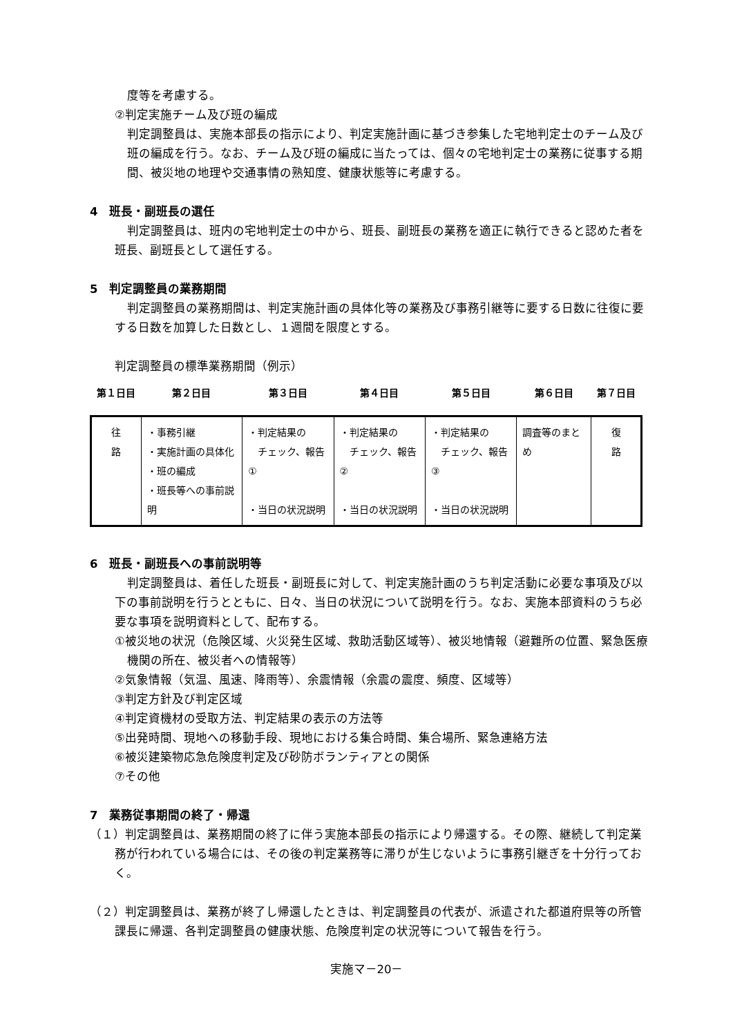度等を考慮する。
②判定実施チーム及び班の編成
判定調整員は、実施本部長の指示により、判定実施計画に基づき参集した宅地判定士のチーム及び班の編成を行う。なお、チーム及び班の編成に当たっては、個々の宅地判定士の業務に従事する期間、被災地の地理や交通事情の熟知度、健康状態等に考慮する。
4　班長・副班長の選任
判定調整員は、班内の宅地判定士の中から、班長、副班長の業務を適正に執行できると認めた者を班長、副班長として選任する。
5　判定調整員の業務期間
判定調整員の業務期間は、判定実施計画の具体化等の業務及び事務引継等に要する日数に往復に要する日数を加算した日数とし、１週間を限度とする。
判定調整員の標準業務期間（例示）
| 第１日目 | 第２日目 | 第３日目 | 第４日目 | 第５日目 | 第６日目 | 第７日目 |
| --- | --- | --- | --- | --- | --- | --- |
| 往 路 | ・事務引継 ・実施計画の具体化 ・班の編成 ・班長等への事前説明 | ・判定結果の チェック、報告① ・当日の状況説明 | ・判定結果の チェック、報告② ・当日の状況説明 | ・判定結果の チェック、報告③ ・当日の状況説明 | 調査等のまとめ | 復 路 |
6　班長・副班長への事前説明等
判定調整員は、着任した班長・副班長に対して、判定実施計画のうち判定活動に必要な事項及び以下の事前説明を行うとともに、日々、当日の状況について説明を行う。なお、実施本部資料のうち必要な事項を説明資料として、配布する。
①被災地の状況（危険区域、火災発生区域、救助活動区域等）、被災地情報（避難所の位置、緊急医療機関の所在、被災者への情報等）
②気象情報（気温、風速、降雨等）、余震情報（余震の震度、頻度、区域等）
③判定方針及び判定区域
④判定資機材の受取方法、判定結果の表示の方法等
⑤出発時間、現地への移動手段、現地における集合時間、集合場所、緊急連絡方法
⑥被災建築物応急危険度判定及び砂防ボランティアとの関係
⑦その他
7　業務従事期間の終了・帰還
（１）判定調整員は、業務期間の終了に伴う実施本部長の指示により帰還する。その際、継続して判定業務が行われている場合には、その後の判定業務等に滞りが生じないように事務引継ぎを十分行っておく。
（２）判定調整員は、業務が終了し帰還したときは、判定調整員の代表が、派遣された都道府県等の所管課長に帰還、各判定調整員の健康状態、危険度判定の状況等について報告を行う。
実施マ－20－